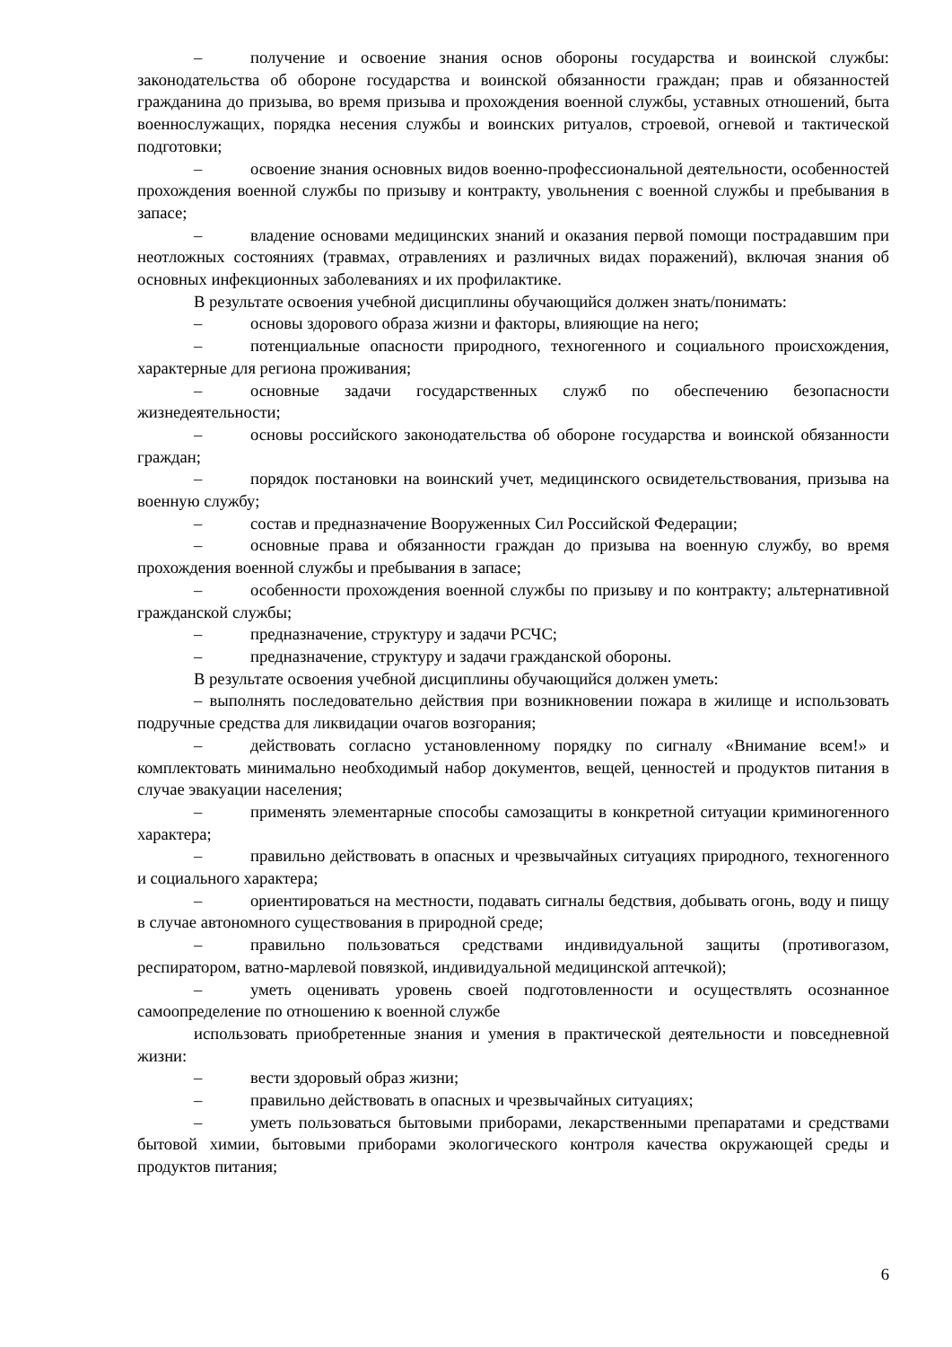– получение и освоение знания основ обороны государства и воинской службы: законодательства об обороне государства и воинской обязанности граждан; прав и обязанностей гражданина до призыва, во время призыва и прохождения военной службы, уставных отношений, быта военнослужащих, порядка несения службы и воинских ритуалов, строевой, огневой и тактической подготовки;
– освоение знания основных видов военно-профессиональной деятельности, особенностей прохождения военной службы по призыву и контракту, увольнения с военной службы и пребывания в запасе;
– владение основами медицинских знаний и оказания первой помощи пострадавшим при неотложных состояниях (травмах, отравлениях и различных видах поражений), включая знания об основных инфекционных заболеваниях и их профилактике.
В результате освоения учебной дисциплины обучающийся должен знать/понимать:
– основы здорового образа жизни и факторы, влияющие на него;
– потенциальные опасности природного, техногенного и социального происхождения, характерные для региона проживания;
– основные задачи государственных служб по обеспечению безопасности жизнедеятельности;
– основы российского законодательства об обороне государства и воинской обязанности граждан;
– порядок постановки на воинский учет, медицинского освидетельствования, призыва на военную службу;
– состав и предназначение Вооруженных Сил Российской Федерации;
– основные права и обязанности граждан до призыва на военную службу, во время прохождения военной службы и пребывания в запасе;
– особенности прохождения военной службы по призыву и по контракту; альтернативной гражданской службы;
– предназначение, структуру и задачи РСЧС;
– предназначение, структуру и задачи гражданской обороны.
В результате освоения учебной дисциплины обучающийся должен уметь:
– выполнять последовательно действия при возникновении пожара в жилище и использовать подручные средства для ликвидации очагов возгорания;
– действовать согласно установленному порядку по сигналу «Внимание всем!» и комплектовать минимально необходимый набор документов, вещей, ценностей и продуктов питания в случае эвакуации населения;
– применять элементарные способы самозащиты в конкретной ситуации криминогенного характера;
– правильно действовать в опасных и чрезвычайных ситуациях природного, техногенного и социального характера;
– ориентироваться на местности, подавать сигналы бедствия, добывать огонь, воду и пищу в случае автономного существования в природной среде;
– правильно пользоваться средствами индивидуальной защиты (противогазом, респиратором, ватно-марлевой повязкой, индивидуальной медицинской аптечкой);
– уметь оценивать уровень своей подготовленности и осуществлять осознанное самоопределение по отношению к военной службе
использовать приобретенные знания и умения в практической деятельности и повседневной жизни:
– вести здоровый образ жизни;
– правильно действовать в опасных и чрезвычайных ситуациях;
– уметь пользоваться бытовыми приборами, лекарственными препаратами и средствами бытовой химии, бытовыми приборами экологического контроля качества окружающей среды и продуктов питания;
6